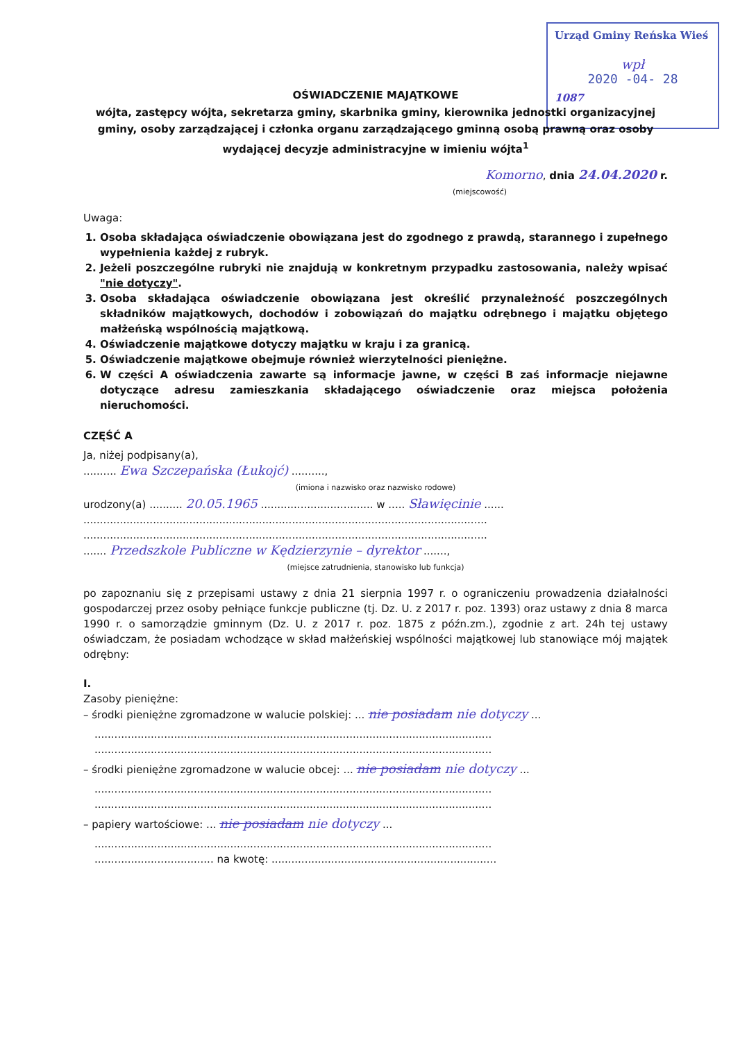Urząd Gminy Reńska Wieś
wpł
2020 -04- 28
1087
OŚWIADCZENIE MAJĄTKOWE
wójta, zastępcy wójta, sekretarza gminy, skarbnika gminy, kierownika jednostki organizacyjnej gminy, osoby zarządzającej i członka organu zarządzającego gminną osobą prawną oraz osoby wydającej decyzje administracyjne w imieniu wójta<sup>1</sup>
Komorno, dnia 24.04.2020 r.
(miejscowość)
Uwaga:
1. Osoba składająca oświadczenie obowiązana jest do zgodnego z prawdą, starannego i zupełnego wypełnienia każdej z rubryk.
2. Jeżeli poszczególne rubryki nie znajdują w konkretnym przypadku zastosowania, należy wpisać "nie dotyczy".
3. Osoba składająca oświadczenie obowiązana jest określić przynależność poszczególnych składników majątkowych, dochodów i zobowiązań do majątku odrębnego i majątku objętego małżeńską wspólnością majątkową.
4. Oświadczenie majątkowe dotyczy majątku w kraju i za granicą.
5. Oświadczenie majątkowe obejmuje również wierzytelności pieniężne.
6. W części A oświadczenia zawarte są informacje jawne, w części B zaś informacje niejawne dotyczące adresu zamieszkania składającego oświadczenie oraz miejsca położenia nieruchomości.
CZĘŚĆ A
Ja, niżej podpisany(a),
.......... Ewa Szczepańska (Łukojć) ..........,
(imiona i nazwisko oraz nazwisko rodowe)
urodzony(a) .......... 20.05.1965 .................................. w ..... Sławięcinie ......
..........................................................................................................................
..........................................................................................................................
....... Przedszkole Publiczne w Kędzierzynie – dyrektor .......,
(miejsce zatrudnienia, stanowisko lub funkcja)
po zapoznaniu się z przepisami ustawy z dnia 21 sierpnia 1997 r. o ograniczeniu prowadzenia działalności gospodarczej przez osoby pełniące funkcje publiczne (tj. Dz. U. z 2017 r. poz. 1393) oraz ustawy z dnia 8 marca 1990 r. o samorządzie gminnym (Dz. U. z 2017 r. poz. 1875 z późn.zm.), zgodnie z art. 24h tej ustawy oświadczam, że posiadam wchodzące w skład małżeńskiej wspólności majątkowej lub stanowiące mój majątek odrębny:
I.
Zasoby pieniężne:
– środki pieniężne zgromadzone w walucie polskiej: ... nie posiadam nie dotyczy ...
........................................................................................................................
........................................................................................................................
– środki pieniężne zgromadzone w walucie obcej: ... nie posiadam nie dotyczy ...
........................................................................................................................
........................................................................................................................
– papiery wartościowe: ... nie posiadam nie dotyczy ...
........................................................................................................................
.................................... na kwotę: ....................................................................